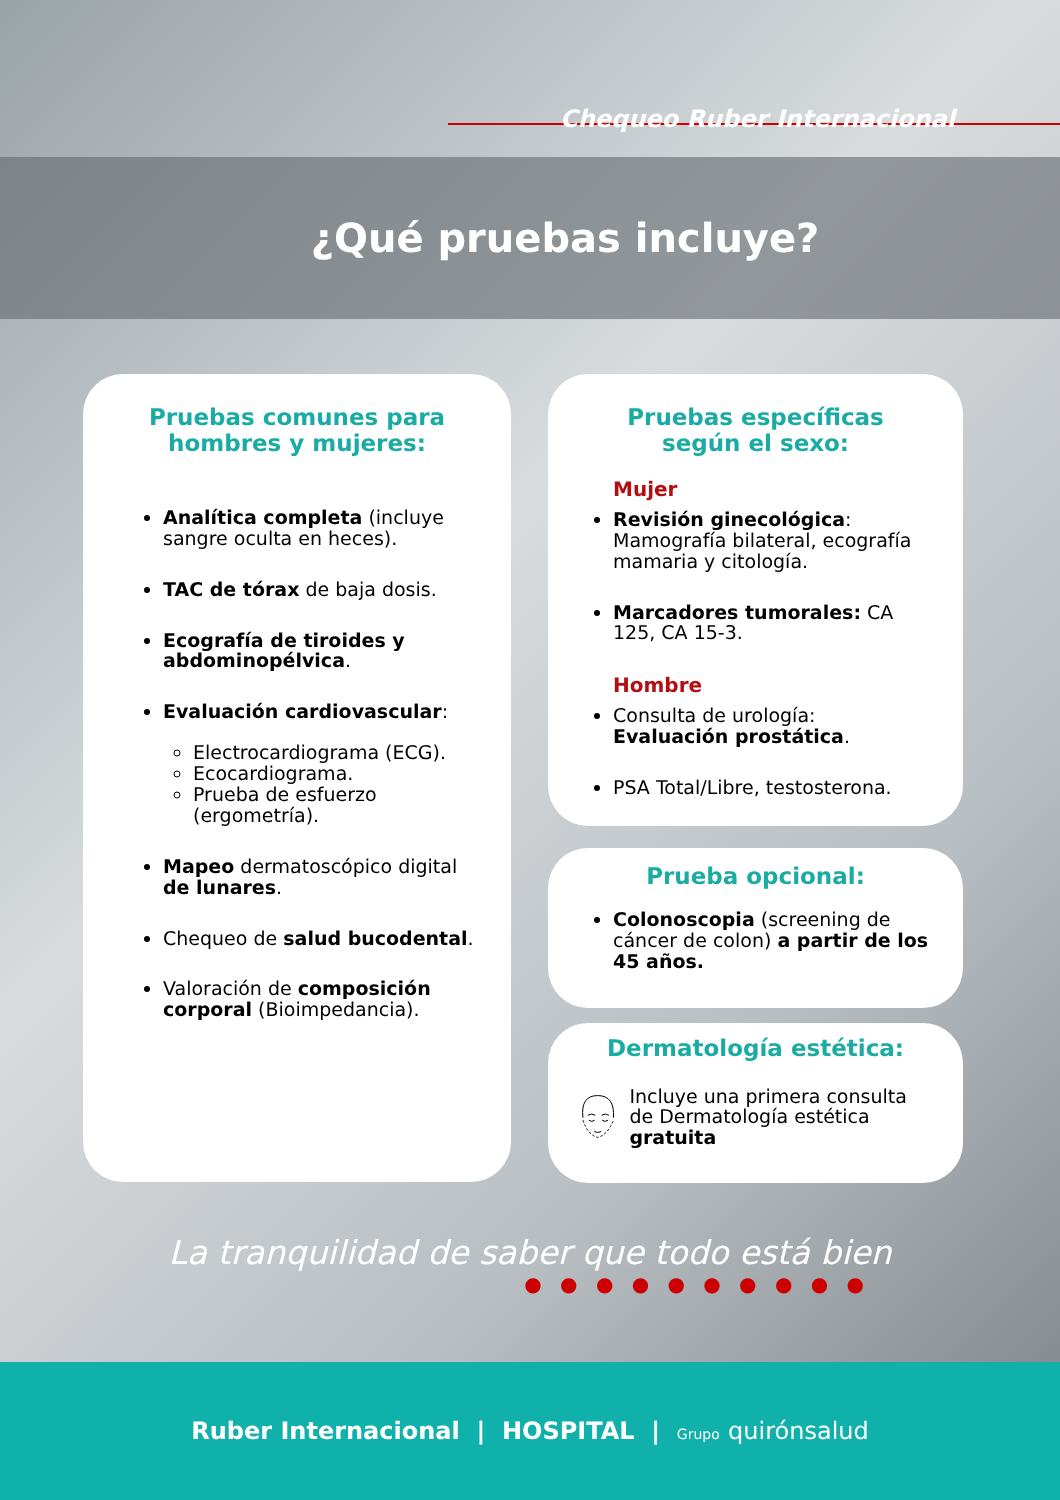Chequeo Ruber Internacional
¿Qué pruebas incluye?
Pruebas comunes para
hombres y mujeres:
Analítica completa (incluye sangre oculta en heces).
TAC de tórax de baja dosis.
Ecografía de tiroides y abdominopélvica.
Evaluación cardiovascular:
Electrocardiograma (ECG).
Ecocardiograma.
Prueba de esfuerzo (ergometría).
Mapeo dermatoscópico digital de lunares.
Chequeo de salud bucodental.
Valoración de composición corporal (Bioimpedancia).
Pruebas específicas
según el sexo:
Mujer
Revisión ginecológica: Mamografía bilateral, ecografía mamaria y citología.
Marcadores tumorales: CA 125, CA 15-3.
Hombre
Consulta de urología: Evaluación prostática.
PSA Total/Libre, testosterona.
Prueba opcional:
Colonoscopia (screening de cáncer de colon) a partir de los 45 años.
Dermatología estética:
Incluye una primera consulta de Dermatología estética gratuita
La tranquilidad de saber que todo está bien
● ● ● ● ● ● ● ● ● ●
Ruber Internacional | HOSPITAL | Grupo quirónsalud